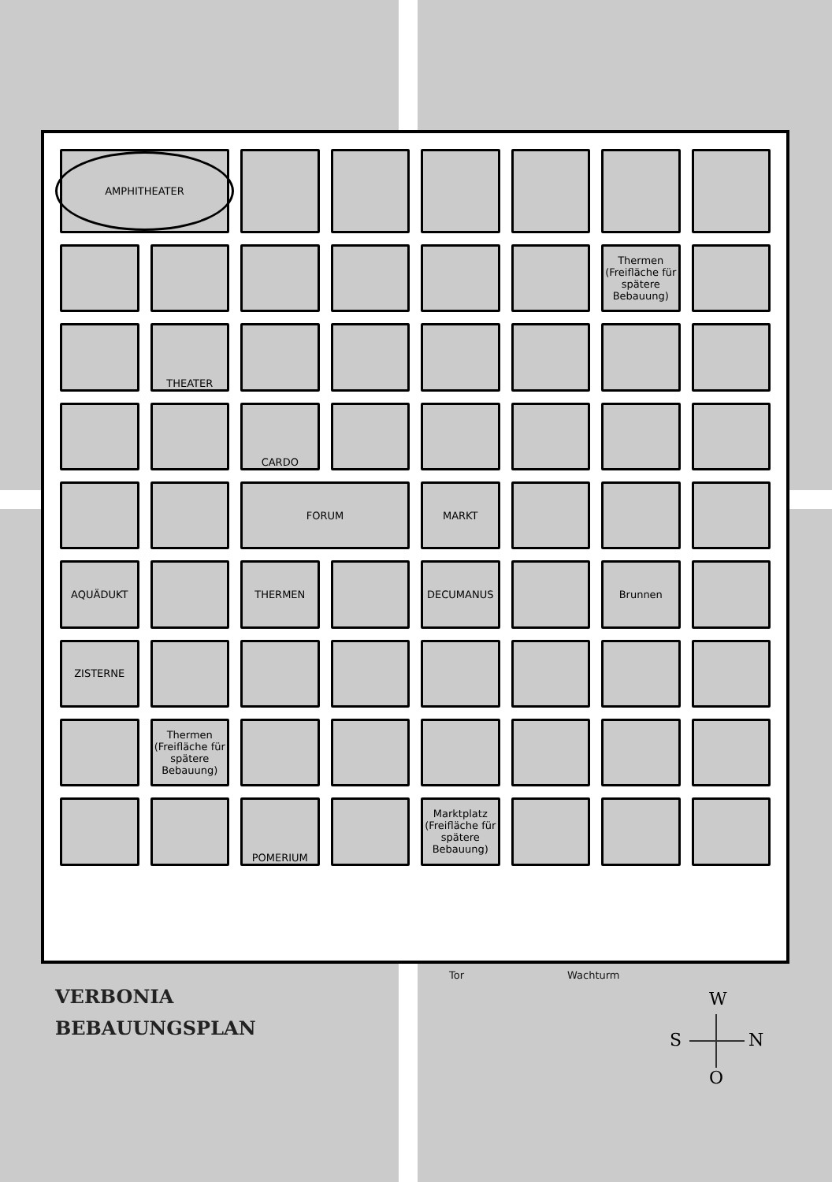AMPHITHEATER
Thermen (Freifläche für spätere Bebauung)
THEATER
CARDO
FORUM
MARKT
AQUÄDUKT
THERMEN
DECUMANUS
Brunnen
ZISTERNE
Thermen (Freifläche für spätere Bebauung)
POMERIUM
Marktplatz (Freifläche für spätere Bebauung)
Tor Wachturm
VERBONIA
BEBAUUNGSPLAN
W
S N
O